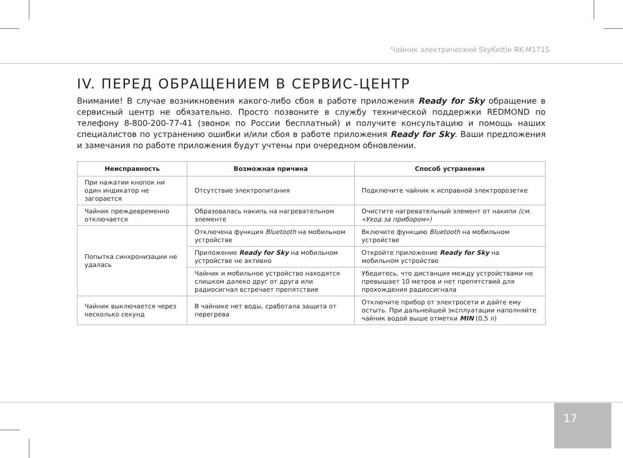Чайник электрический SkyKettle RK-M171S
IV. ПЕРЕД ОБРАЩЕНИЕМ В СЕРВИС-ЦЕНТР
Внимание! В случае возникновения какого-либо сбоя в работе приложения Ready for Sky обращение в сервисный центр не обязательно. Просто позвоните в службу технической поддержки REDMOND по телефону 8-800-200-77-41 (звонок по России бесплатный) и получите консультацию и помощь наших специалистов по устранению ошибки и/или сбоя в работе приложения Ready for Sky. Ваши предложения и замечания по работе приложения будут учтены при очередном обновлении.
| Неисправность | Возможная причина | Способ устранения |
| --- | --- | --- |
| При нажатии кнопок ни один индикатор не загорается | Отсутствие электропитания | Подключите чайник к исправной электророзетке |
| Чайник преждевременно отключается | Образовалась накипь на нагревательном элементе | Очистите нагревательный элемент от накипи (см. «Уход за прибором») |
| Попытка синхронизации не удалась | Отключена функция Bluetooth на мобильном устройстве | Включите функцию Bluetooth на мобильном устройстве |
| | Приложение Ready for Sky на мобильном устройстве не активно | Откройте приложение Ready for Sky на мобильном устройстве |
| | Чайник и мобильное устройство находятся слишком далеко друг от друга или радиосигнал встречает препятствие | Убедитесь, что дистанция между устройствами не превышает 10 метров и нет препятствий для прохождения радиосигнала |
| Чайник выключается через несколько секунд | В чайнике нет воды, сработала защита от перегрева | Отключите прибор от электросети и дайте ему остыть. При дальнейшей эксплуатации наполняйте чайник водой выше отметки MIN (0,5 л) |
17